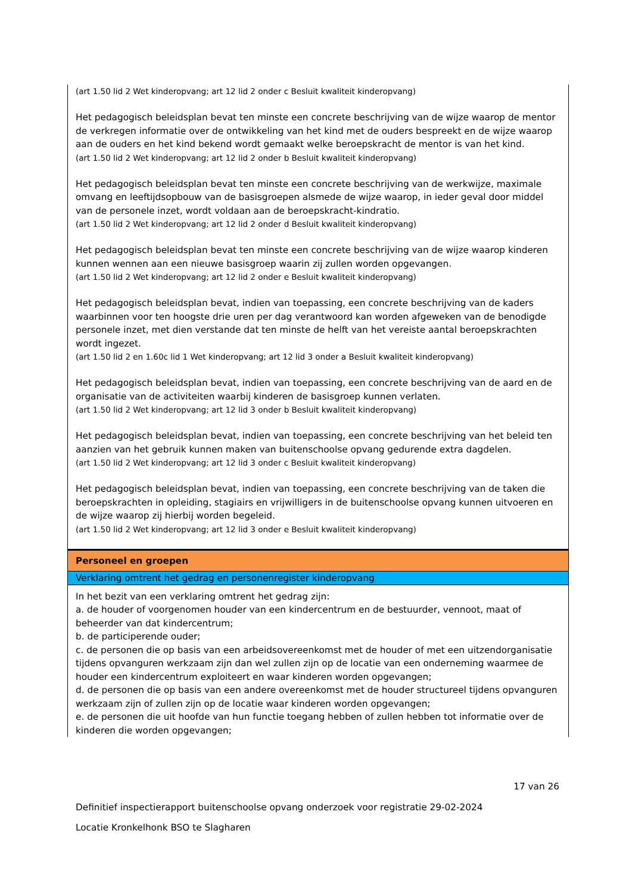(art 1.50 lid 2 Wet kinderopvang; art 12 lid 2 onder c Besluit kwaliteit kinderopvang)
Het pedagogisch beleidsplan bevat ten minste een concrete beschrijving van de wijze waarop de mentor de verkregen informatie over de ontwikkeling van het kind met de ouders bespreekt en de wijze waarop aan de ouders en het kind bekend wordt gemaakt welke beroepskracht de mentor is van het kind.
(art 1.50 lid 2 Wet kinderopvang; art 12 lid 2 onder b Besluit kwaliteit kinderopvang)
Het pedagogisch beleidsplan bevat ten minste een concrete beschrijving van de werkwijze, maximale omvang en leeftijdsopbouw van de basisgroepen alsmede de wijze waarop, in ieder geval door middel van de personele inzet, wordt voldaan aan de beroepskracht-kindratio.
(art 1.50 lid 2 Wet kinderopvang; art 12 lid 2 onder d Besluit kwaliteit kinderopvang)
Het pedagogisch beleidsplan bevat ten minste een concrete beschrijving van de wijze waarop kinderen kunnen wennen aan een nieuwe basisgroep waarin zij zullen worden opgevangen.
(art 1.50 lid 2 Wet kinderopvang; art 12 lid 2 onder e Besluit kwaliteit kinderopvang)
Het pedagogisch beleidsplan bevat, indien van toepassing, een concrete beschrijving van de kaders waarbinnen voor ten hoogste drie uren per dag verantwoord kan worden afgeweken van de benodigde personele inzet, met dien verstande dat ten minste de helft van het vereiste aantal beroepskrachten wordt ingezet.
(art 1.50 lid 2 en 1.60c lid 1 Wet kinderopvang; art 12 lid 3 onder a Besluit kwaliteit kinderopvang)
Het pedagogisch beleidsplan bevat, indien van toepassing, een concrete beschrijving van de aard en de organisatie van de activiteiten waarbij kinderen de basisgroep kunnen verlaten.
(art 1.50 lid 2 Wet kinderopvang; art 12 lid 3 onder b Besluit kwaliteit kinderopvang)
Het pedagogisch beleidsplan bevat, indien van toepassing, een concrete beschrijving van het beleid ten aanzien van het gebruik kunnen maken van buitenschoolse opvang gedurende extra dagdelen.
(art 1.50 lid 2 Wet kinderopvang; art 12 lid 3 onder c Besluit kwaliteit kinderopvang)
Het pedagogisch beleidsplan bevat, indien van toepassing, een concrete beschrijving van de taken die beroepskrachten in opleiding, stagiairs en vrijwilligers in de buitenschoolse opvang kunnen uitvoeren en de wijze waarop zij hierbij worden begeleid.
(art 1.50 lid 2 Wet kinderopvang; art 12 lid 3 onder e Besluit kwaliteit kinderopvang)
Personeel en groepen
Verklaring omtrent het gedrag en personenregister kinderopvang
In het bezit van een verklaring omtrent het gedrag zijn:
a. de houder of voorgenomen houder van een kindercentrum en de bestuurder, vennoot, maat of beheerder van dat kindercentrum;
b. de participerende ouder;
c. de personen die op basis van een arbeidsovereenkomst met de houder of met een uitzendorganisatie tijdens opvanguren werkzaam zijn dan wel zullen zijn op de locatie van een onderneming waarmee de houder een kindercentrum exploiteert en waar kinderen worden opgevangen;
d. de personen die op basis van een andere overeenkomst met de houder structureel tijdens opvanguren werkzaam zijn of zullen zijn op de locatie waar kinderen worden opgevangen;
e. de personen die uit hoofde van hun functie toegang hebben of zullen hebben tot informatie over de kinderen die worden opgevangen;
17 van 26
Definitief inspectierapport buitenschoolse opvang onderzoek voor registratie 29-02-2024
Locatie Kronkelhonk BSO te Slagharen